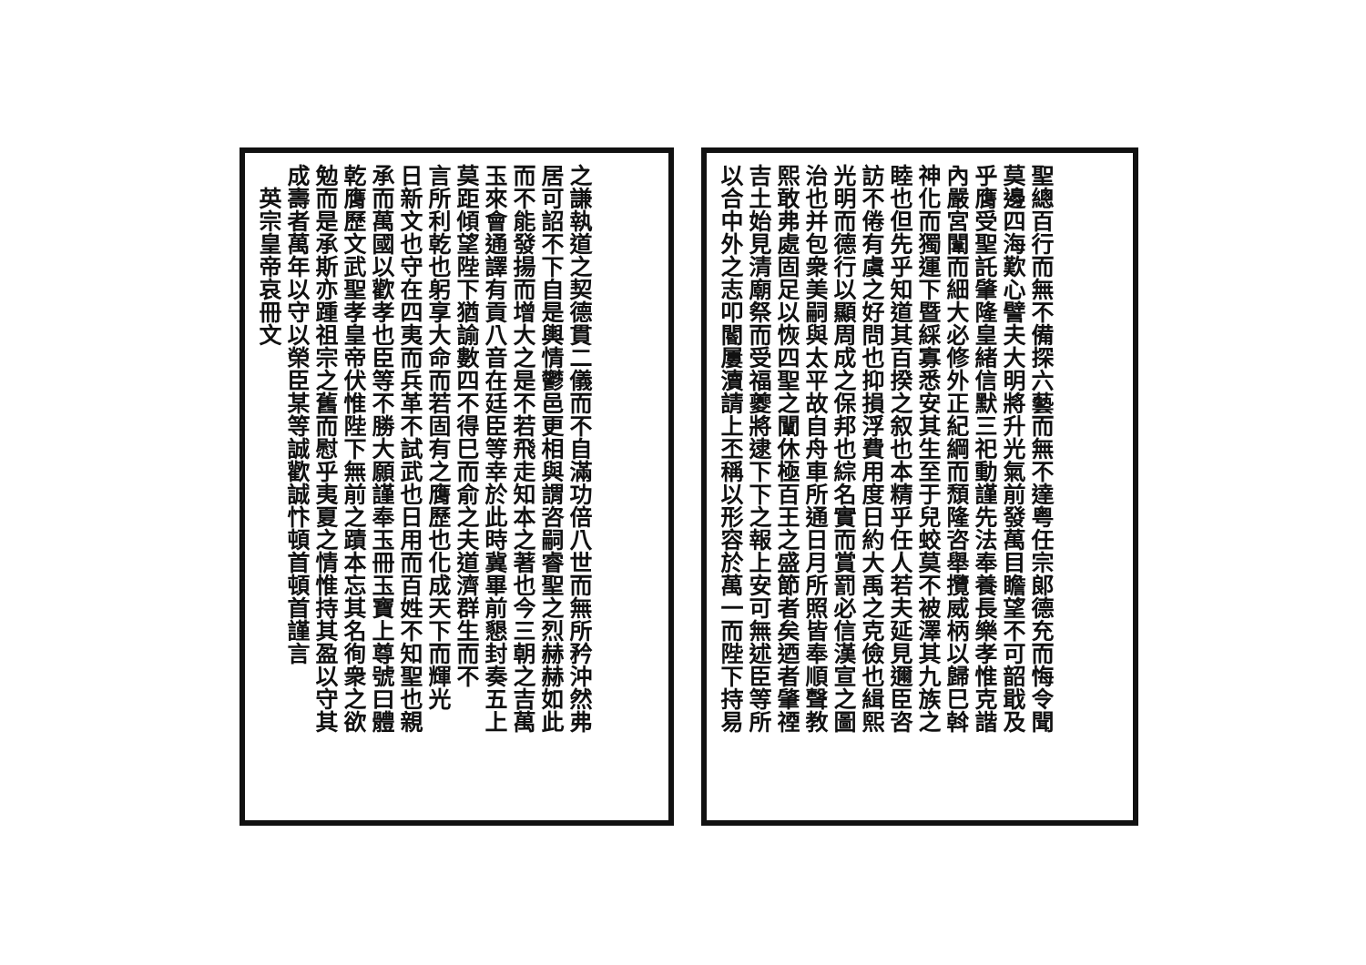聖總百行而無不備探六藝而無不達粤任宗郎德充而悔令聞
莫邊四海歎心譬夫大明將升光氣前發萬目瞻望不可韶戢及
乎膺受聖託肇隆皇緒信默三祀動謹先法奉養長樂孝惟克諧
內嚴宮闈而細大必修外正紀綱而頹隆咨舉攬威柄以歸巳斡
神化而獨運下暨綵寡悉安其生至于兒蛟莫不被澤其九族之
睦也但先乎知道其百揆之叙也本精乎任人若夫延見邇臣咨
訪不倦有虞之好問也抑損浮費用度日約大禹之克儉也緝熙
光明而德行以顯周成之保邦也綜名實而賞罰必信漢宣之圖
治也并包衆美嗣與太平故自舟車所通日月所照皆奉順聲教
熙敢弗處固足以恢四聖之闡休極百王之盛節者矣迺者肇禋
吉土始見清廟祭而受福夔將逮下下之報上安可無述臣等所
以合中外之志叩閽屢瀆請上丕稱以形容於萬一而陛下持易
之謙執道之契德貫二儀而不自滿功倍八世而無所矜沖然弗
居可詔不下自是輿情鬱邑更相與謂咨嗣睿聖之烈赫赫如此
而不能發揚而增大之是不若飛走知本之著也今三朝之吉萬
玉來會通譯有貢八音在廷臣等幸於此時冀畢前懇封奏五上
莫距傾望陛下猶諭數四不得巳而俞之夫道濟群生而不
言所利乾也躬享大命而若固有之膺歷也化成天下而輝光
日新文也守在四夷而兵革不試武也日用而百姓不知聖也親
承而萬國以歡孝也臣等不勝大願謹奉玉冊玉寶上尊號曰體
乾膺歷文武聖孝皇帝伏惟陛下無前之蹟本忘其名徇衆之欲
勉而是承斯亦踵祖宗之舊而慰乎夷夏之情惟持其盈以守其
成壽者萬年以守以榮臣某等誠歡誠忭頓首頓首謹言
　英宗皇帝哀冊文